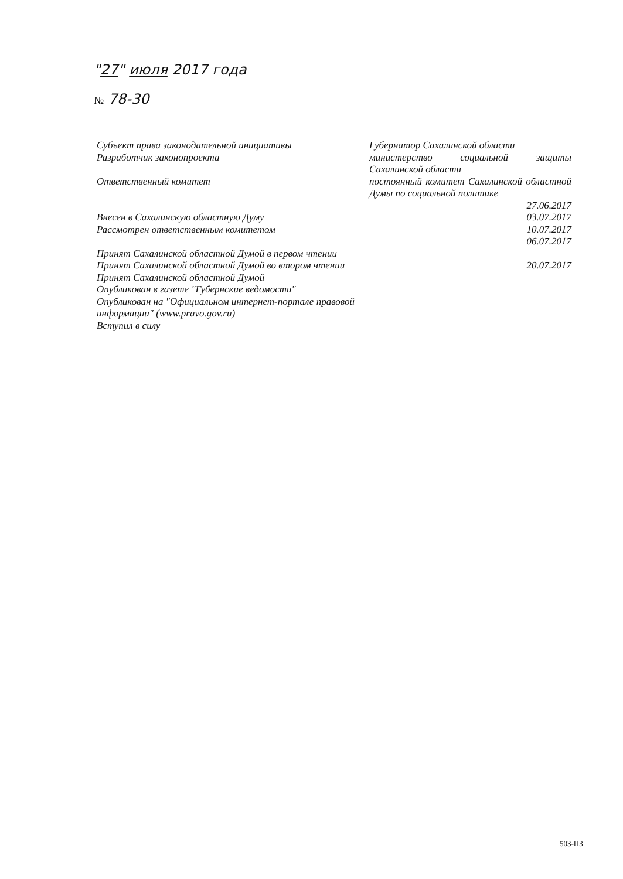"27" июля 2017 года
№ 78-30
Субъект права законодательной инициативы
Разработчик законопроекта
Ответственный комитет
Внесен в Сахалинскую областную Думу
Рассмотрен ответственным комитетом
Принят Сахалинской областной Думой в первом чтении
Принят Сахалинской областной Думой во втором чтении
Принят Сахалинской областной Думой
Опубликован в газете "Губернские ведомости"
Опубликован на "Официальном интернет-портале правовой информации" (www.pravo.gov.ru)
Вступил в силу
Губернатор Сахалинской области
министерство социальной защиты Сахалинской области
постоянный комитет Сахалинской областной Думы по социальной политике
27.06.2017
03.07.2017
10.07.2017
06.07.2017
20.07.2017
503-ПЗ